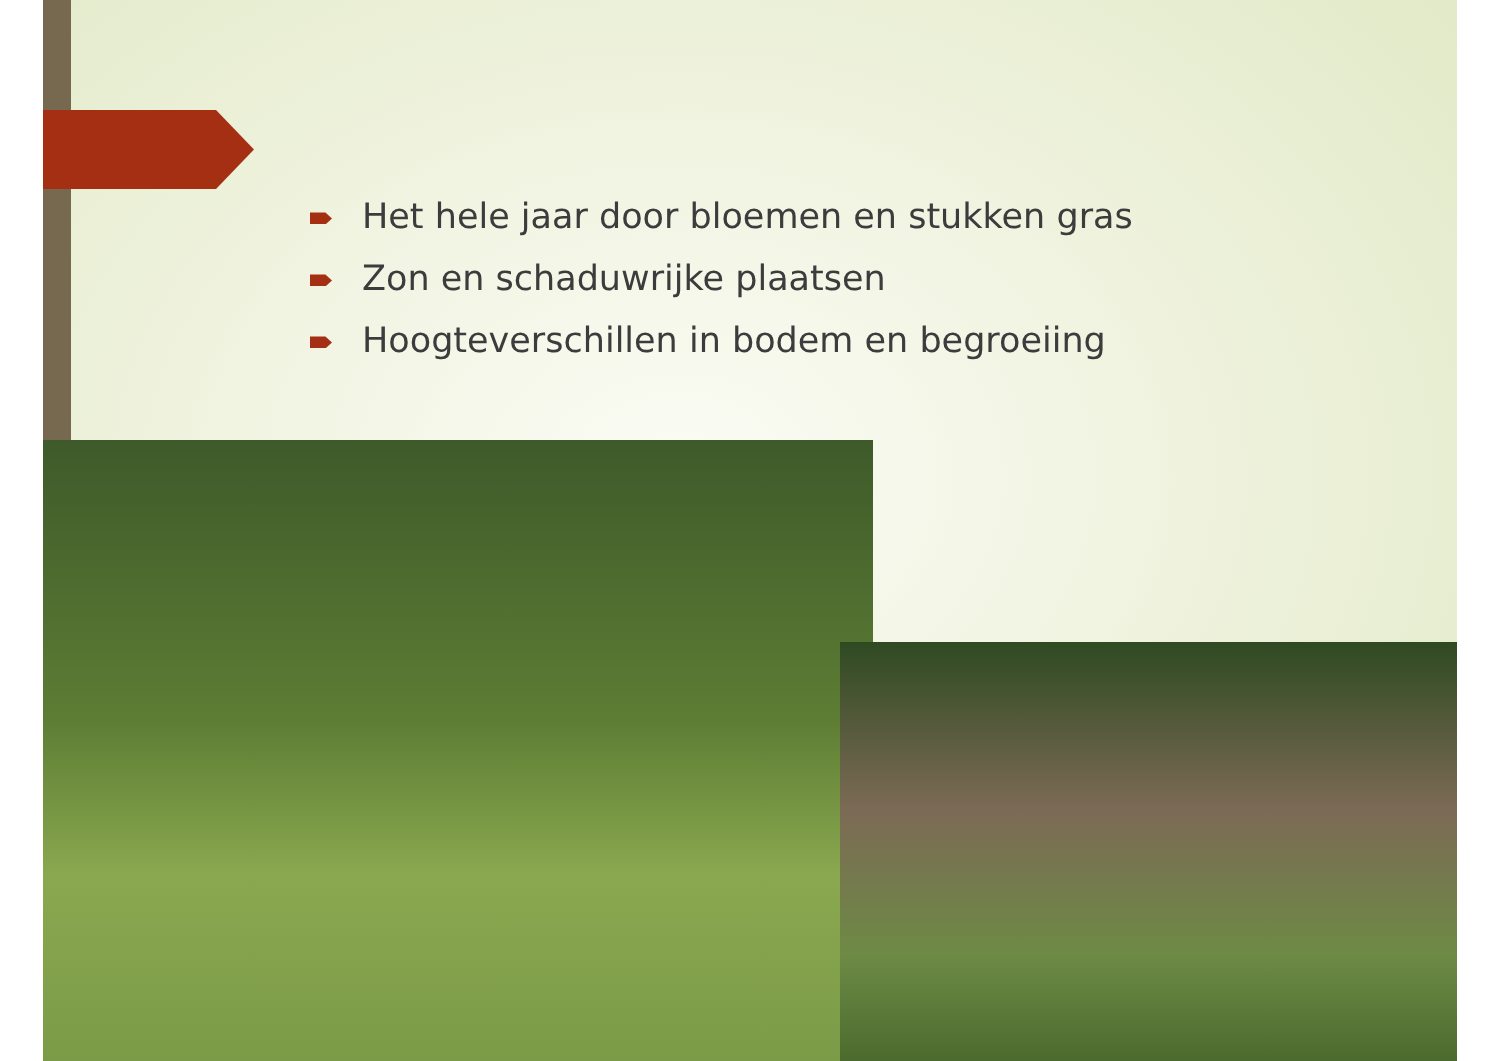Het hele jaar door bloemen en stukken gras
Zon en schaduwrijke plaatsen
Hoogteverschillen in bodem en begroeiing